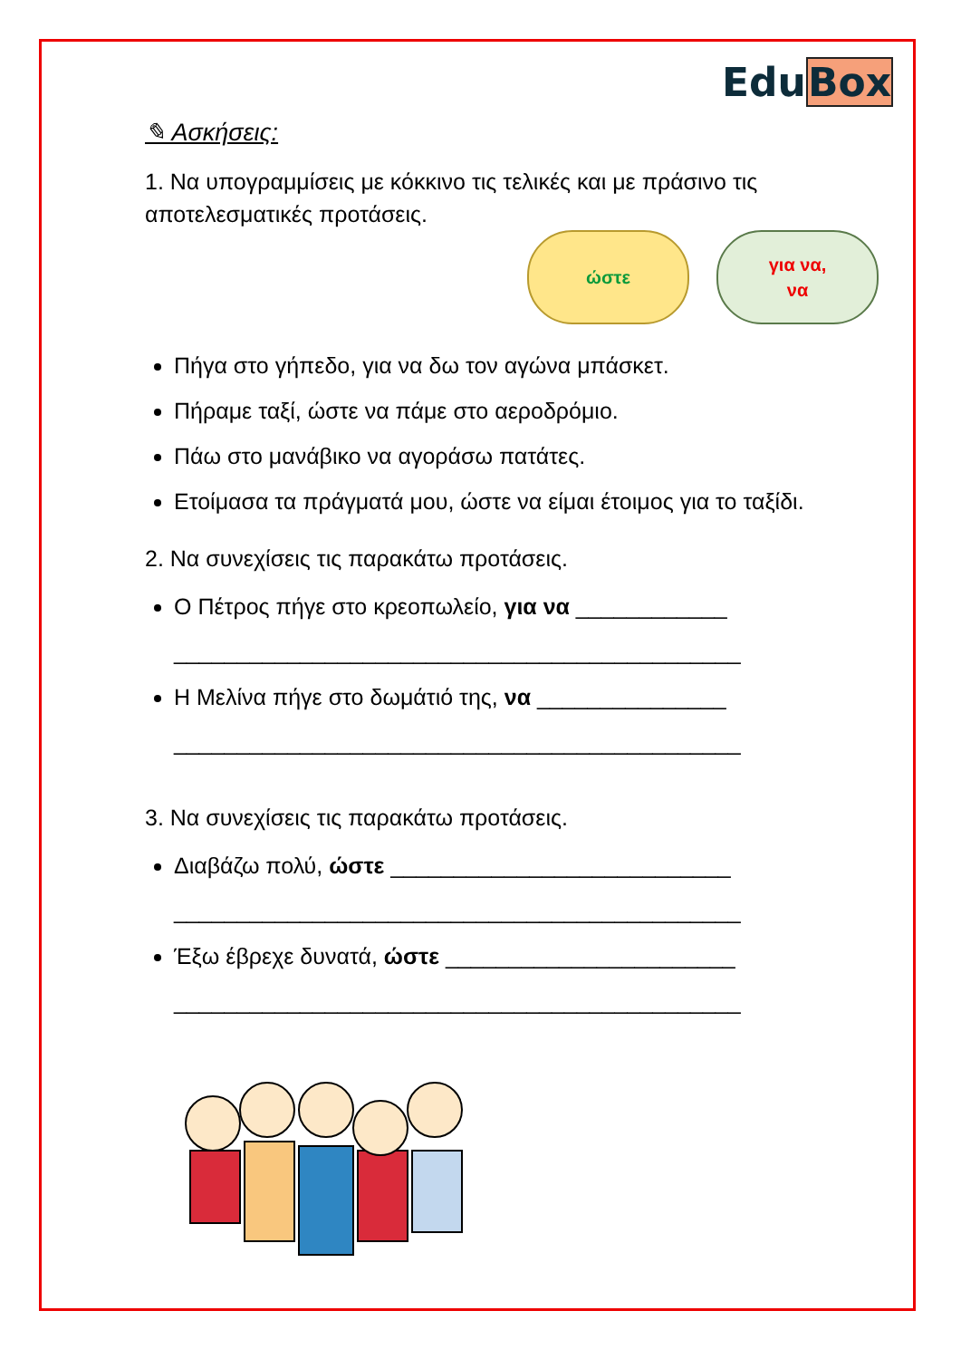EduBox
✎ Ασκήσεις:
1. Να υπογραμμίσεις με κόκκινο τις τελικές και με πράσινο τις αποτελεσματικές προτάσεις.
ώστε για να,
να
Πήγα στο γήπεδο, για να δω τον αγώνα μπάσκετ.
Πήραμε ταξί, ώστε να πάμε στο αεροδρόμιο.
Πάω στο μανάβικο να αγοράσω πατάτες.
Ετοίμασα τα πράγματά μου, ώστε να είμαι έτοιμος για το ταξίδι.
2. Να συνεχίσεις τις παρακάτω προτάσεις.
Ο Πέτρος πήγε στο κρεοπωλείο, για να ____________
_____________________________________________
Η Μελίνα πήγε στο δωμάτιό της, να _______________
_____________________________________________
3. Να συνεχίσεις τις παρακάτω προτάσεις.
Διαβάζω πολύ, ώστε ___________________________
_____________________________________________
Έξω έβρεχε δυνατά, ώστε _______________________
_____________________________________________